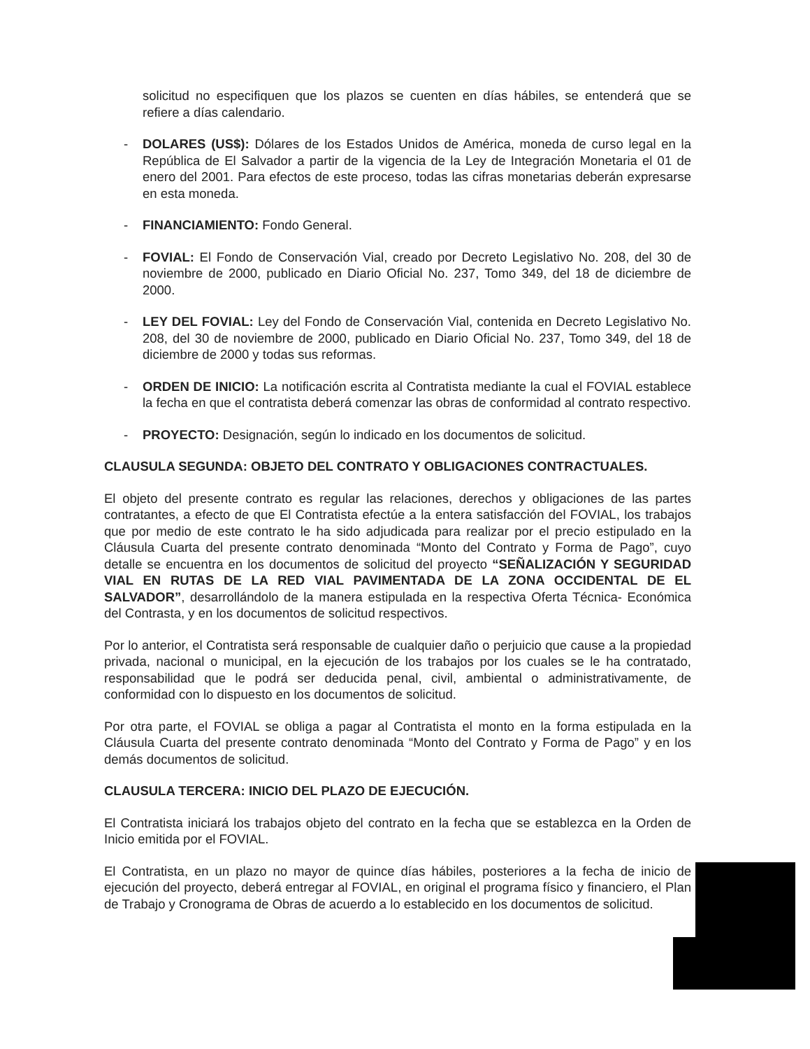solicitud no especifiquen que los plazos se cuenten en días hábiles, se entenderá que se refiere a días calendario.
- DOLARES (US$): Dólares de los Estados Unidos de América, moneda de curso legal en la República de El Salvador a partir de la vigencia de la Ley de Integración Monetaria el 01 de enero del 2001. Para efectos de este proceso, todas las cifras monetarias deberán expresarse en esta moneda.
- FINANCIAMIENTO: Fondo General.
- FOVIAL: El Fondo de Conservación Vial, creado por Decreto Legislativo No. 208, del 30 de noviembre de 2000, publicado en Diario Oficial No. 237, Tomo 349, del 18 de diciembre de 2000.
- LEY DEL FOVIAL: Ley del Fondo de Conservación Vial, contenida en Decreto Legislativo No. 208, del 30 de noviembre de 2000, publicado en Diario Oficial No. 237, Tomo 349, del 18 de diciembre de 2000 y todas sus reformas.
- ORDEN DE INICIO: La notificación escrita al Contratista mediante la cual el FOVIAL establece la fecha en que el contratista deberá comenzar las obras de conformidad al contrato respectivo.
- PROYECTO: Designación, según lo indicado en los documentos de solicitud.
CLAUSULA SEGUNDA: OBJETO DEL CONTRATO Y OBLIGACIONES CONTRACTUALES.
El objeto del presente contrato es regular las relaciones, derechos y obligaciones de las partes contratantes, a efecto de que El Contratista efectúe a la entera satisfacción del FOVIAL, los trabajos que por medio de este contrato le ha sido adjudicada para realizar por el precio estipulado en la Cláusula Cuarta del presente contrato denominada “Monto del Contrato y Forma de Pago”, cuyo detalle se encuentra en los documentos de solicitud del proyecto “SEÑALIZACIÓN Y SEGURIDAD VIAL EN RUTAS DE LA RED VIAL PAVIMENTADA DE LA ZONA OCCIDENTAL DE EL SALVADOR”, desarrollándolo de la manera estipulada en la respectiva Oferta Técnica- Económica del Contrasta, y en los documentos de solicitud respectivos.
Por lo anterior, el Contratista será responsable de cualquier daño o perjuicio que cause a la propiedad privada, nacional o municipal, en la ejecución de los trabajos por los cuales se le ha contratado, responsabilidad que le podrá ser deducida penal, civil, ambiental o administrativamente, de conformidad con lo dispuesto en los documentos de solicitud.
Por otra parte, el FOVIAL se obliga a pagar al Contratista el monto en la forma estipulada en la Cláusula Cuarta del presente contrato denominada “Monto del Contrato y Forma de Pago” y en los demás documentos de solicitud.
CLAUSULA TERCERA: INICIO DEL PLAZO DE EJECUCIÓN.
El Contratista iniciará los trabajos objeto del contrato en la fecha que se establezca en la Orden de Inicio emitida por el FOVIAL.
El Contratista, en un plazo no mayor de quince días hábiles, posteriores a la fecha de inicio de ejecución del proyecto, deberá entregar al FOVIAL, en original el programa físico y financiero, el Plan de Trabajo y Cronograma de Obras de acuerdo a lo establecido en los documentos de solicitud.